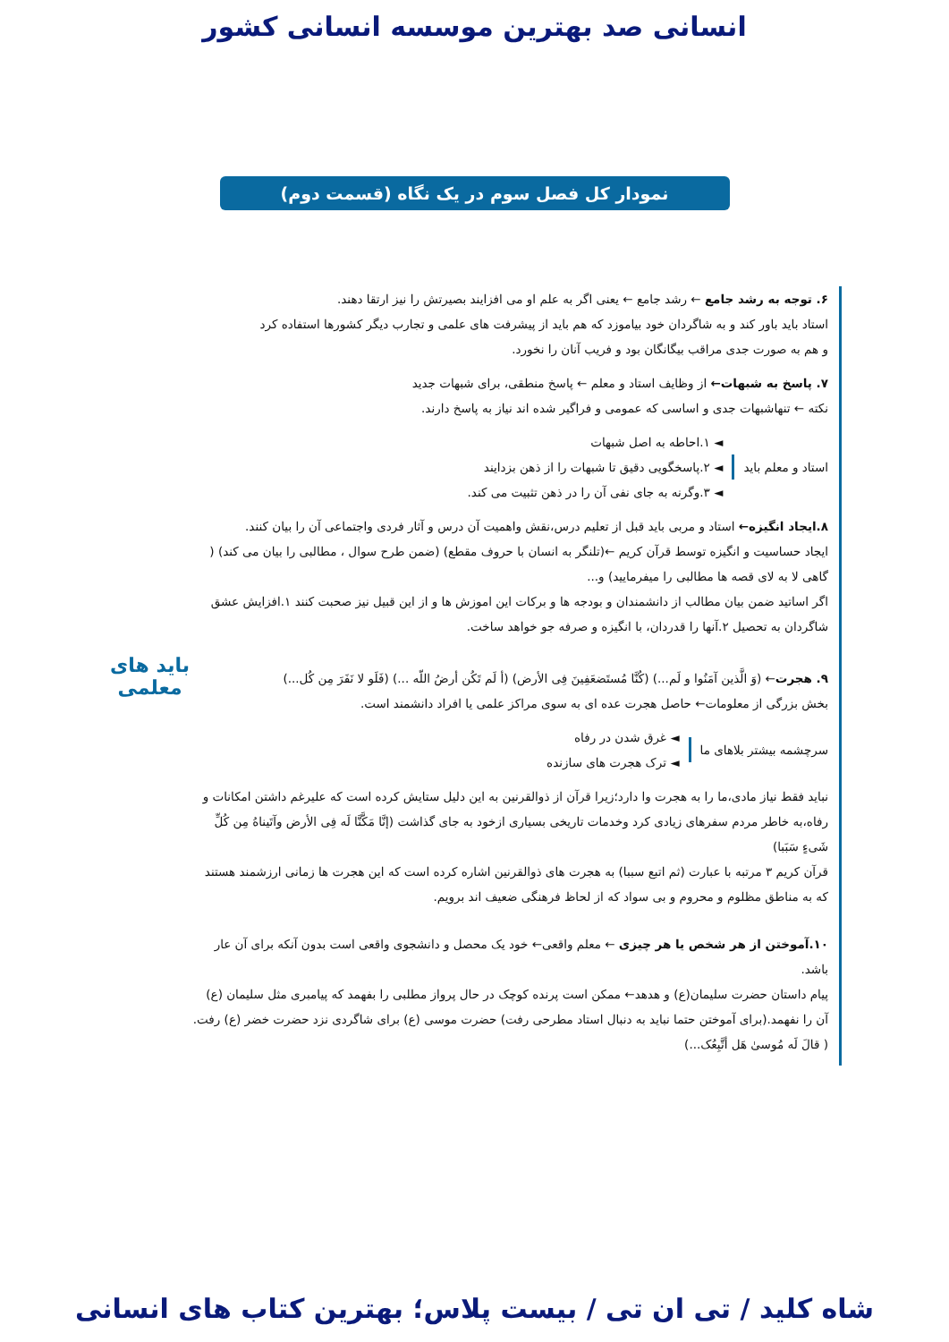انسانی صد بهترین موسسه انسانی کشور
نمودار کل فصل سوم در یک نگاه (قسمت دوم)
۶. توجه به رشد جامع ← رشد جامع ← یعنی اگر به علم او می افزایند بصیرتش را نیز ارتقا دهند.
استاد باید باور کند و به شاگردان خود بیاموزد که هم باید از پیشرفت های علمی و تجارب دیگر کشورها استفاده کرد
و هم به صورت جدی مراقب بیگانگان بود و فریب آنان را نخورد.
۷. پاسخ به شبهات← از وظایف استاد و معلم ← پاسخ منطقی، برای شبهات جدید
نکته ← تنهاشبهات جدی و اساسی که عمومی و فراگیر شده اند نیاز به پاسخ دارند.
استاد و معلم باید
◄ ۱.احاطه به اصل شبهات
◄ ۲.پاسخگویی دقیق تا شبهات را از ذهن بزدایند
◄ ۳.وگرنه به جای نفی آن را در ذهن تثبیت می کند.
۸.ایجاد انگیزه← استاد و مربی باید قبل از تعلیم درس،نقش واهمیت آن درس و آثار فردی واجتماعی آن را بیان کنند.
ایجاد حساسیت و انگیزه توسط قرآن کریم ←(تلنگر به انسان با حروف مقطع) (ضمن طرح سوال ، مطالبی را بیان می کند) ( گاهی لا به لای قصه ها مطالبی را میفرمایید) و...
اگر اساتید ضمن بیان مطالب از دانشمندان و بودجه ها و برکات این اموزش ها و از این قبیل نیز صحبت کنند ۱.افزایش عشق شاگردان به تحصیل ۲.آنها را قدردان، با انگیزه و صرفه جو خواهد ساخت.
۹. هجرت← (وَ الَّذین آمَنُوا و لَم...) (کُنَّا مُستَضعَفِینَ فِی الأرض) (أ لَم تَکُن أرضُ اللّه ...) (فَلَو لا نَفَرَ مِن کُل...)
بخش بزرگی از معلومات← حاصل هجرت عده ای به سوی مراکز علمی یا افراد دانشمند است.
سرچشمه بیشتر بلاهای ما
◄ غرق شدن در رفاه
◄ ترک هجرت های سازنده
نباید فقط نیاز مادی،ما را به هجرت وا دارد؛زیرا قرآن از ذوالقرنین به این دلیل ستایش کرده است که علیرغم داشتن امکانات و رفاه،به خاطر مردم سفرهای زیادی کرد وخدمات تاریخی بسیاری ازخود به جای گذاشت (إنَّا مَکَّنَّا لَه فِی الأرض وآتَیناهُ مِن کُلِّ شَیءٍ سَبَبا)
قرآن کریم ۳ مرتبه با عبارت (ثم اتبع سببا) به هجرت های ذوالقرنین اشاره کرده است که این هجرت ها زمانی ارزشمند هستند که به مناطق مظلوم و محروم و بی سواد که از لحاظ فرهنگی ضعیف اند برویم.
۱۰.آموختن از هر شخص یا هر چیزی ← معلم واقعی← خود یک محصل و دانشجوی واقعی است بدون آنکه برای آن عار باشد.
پیام داستان حضرت سلیمان(ع) و هدهد← ممکن است پرنده کوچک در حال پرواز مطلبی را بفهمد که پیامبری مثل سلیمان (ع) آن را نفهمد.(برای آموختن حتما نباید به دنبال استاد مطرحی رفت) حضرت موسی (ع) برای شاگردی نزد حضرت خضر (ع) رفت.( قالَ لَه مُوسیٰ هَل أتَّبِعُک...)
باید های
معلمی
شاه کلید / تی ان تی / بیست پلاس؛ بهترین کتاب های انسانی